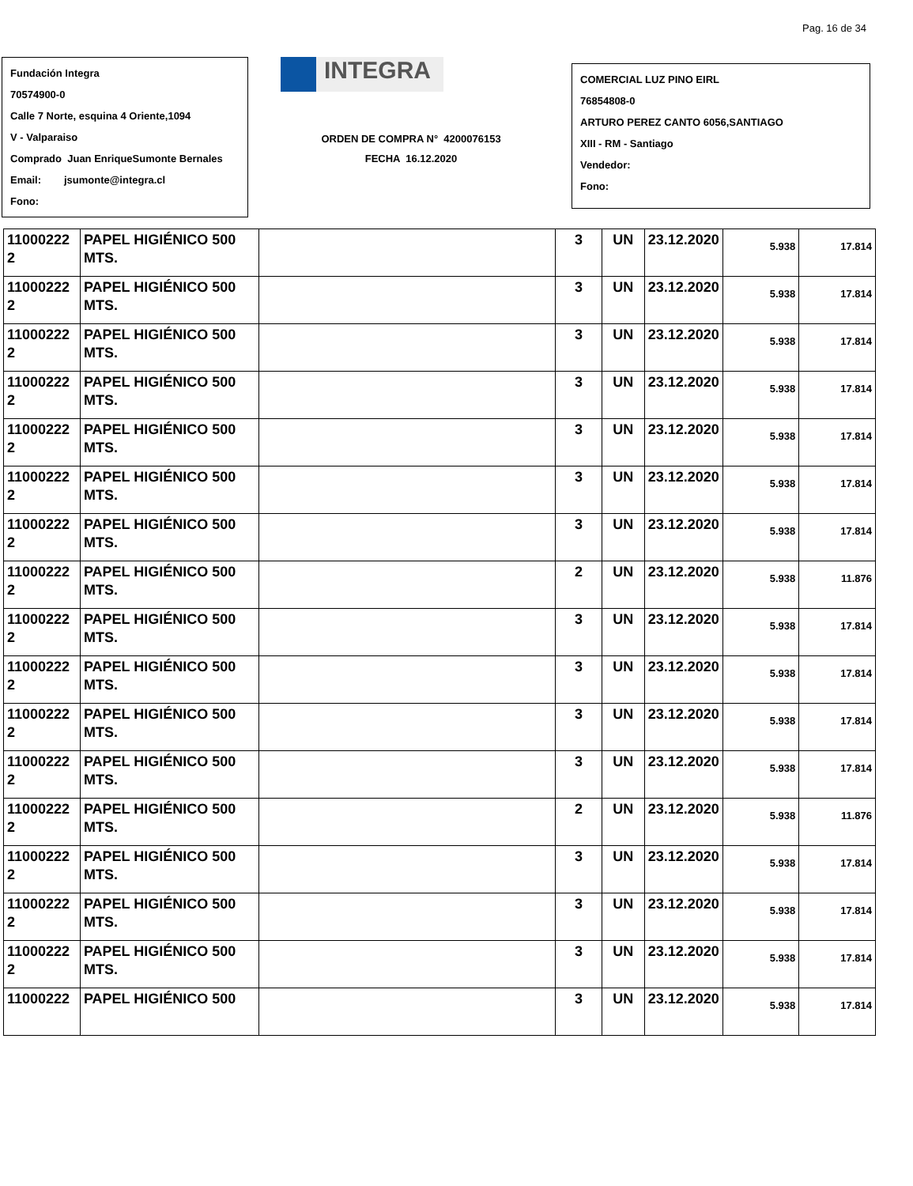Pag. 16 de 34
Fundación Integra
70574900-0
Calle 7 Norte, esquina 4 Oriente,1094
V - Valparaiso
Comprado Juan EnriqueSumonte Bernales
Email: jsumonte@integra.cl
Fono:
INTEGRA
ORDEN DE COMPRA N° 4200076153
FECHA 16.12.2020
COMERCIAL LUZ PINO EIRL
76854808-0
ARTURO PEREZ CANTO 6056,SANTIAGO
XIII - RM - Santiago
Vendedor:
Fono:
| 11000222 2 | PAPEL HIGIÉNICO 500 MTS. | | 3 | UN | 23.12.2020 | 5.938 | 17.814 |
| 11000222 2 | PAPEL HIGIÉNICO 500 MTS. | | 3 | UN | 23.12.2020 | 5.938 | 17.814 |
| 11000222 2 | PAPEL HIGIÉNICO 500 MTS. | | 3 | UN | 23.12.2020 | 5.938 | 17.814 |
| 11000222 2 | PAPEL HIGIÉNICO 500 MTS. | | 3 | UN | 23.12.2020 | 5.938 | 17.814 |
| 11000222 2 | PAPEL HIGIÉNICO 500 MTS. | | 3 | UN | 23.12.2020 | 5.938 | 17.814 |
| 11000222 2 | PAPEL HIGIÉNICO 500 MTS. | | 3 | UN | 23.12.2020 | 5.938 | 17.814 |
| 11000222 2 | PAPEL HIGIÉNICO 500 MTS. | | 3 | UN | 23.12.2020 | 5.938 | 17.814 |
| 11000222 2 | PAPEL HIGIÉNICO 500 MTS. | | 2 | UN | 23.12.2020 | 5.938 | 11.876 |
| 11000222 2 | PAPEL HIGIÉNICO 500 MTS. | | 3 | UN | 23.12.2020 | 5.938 | 17.814 |
| 11000222 2 | PAPEL HIGIÉNICO 500 MTS. | | 3 | UN | 23.12.2020 | 5.938 | 17.814 |
| 11000222 2 | PAPEL HIGIÉNICO 500 MTS. | | 3 | UN | 23.12.2020 | 5.938 | 17.814 |
| 11000222 2 | PAPEL HIGIÉNICO 500 MTS. | | 3 | UN | 23.12.2020 | 5.938 | 17.814 |
| 11000222 2 | PAPEL HIGIÉNICO 500 MTS. | | 2 | UN | 23.12.2020 | 5.938 | 11.876 |
| 11000222 2 | PAPEL HIGIÉNICO 500 MTS. | | 3 | UN | 23.12.2020 | 5.938 | 17.814 |
| 11000222 2 | PAPEL HIGIÉNICO 500 MTS. | | 3 | UN | 23.12.2020 | 5.938 | 17.814 |
| 11000222 2 | PAPEL HIGIÉNICO 500 MTS. | | 3 | UN | 23.12.2020 | 5.938 | 17.814 |
| 11000222 | PAPEL HIGIÉNICO 500 | | 3 | UN | 23.12.2020 | 5.938 | 17.814 |